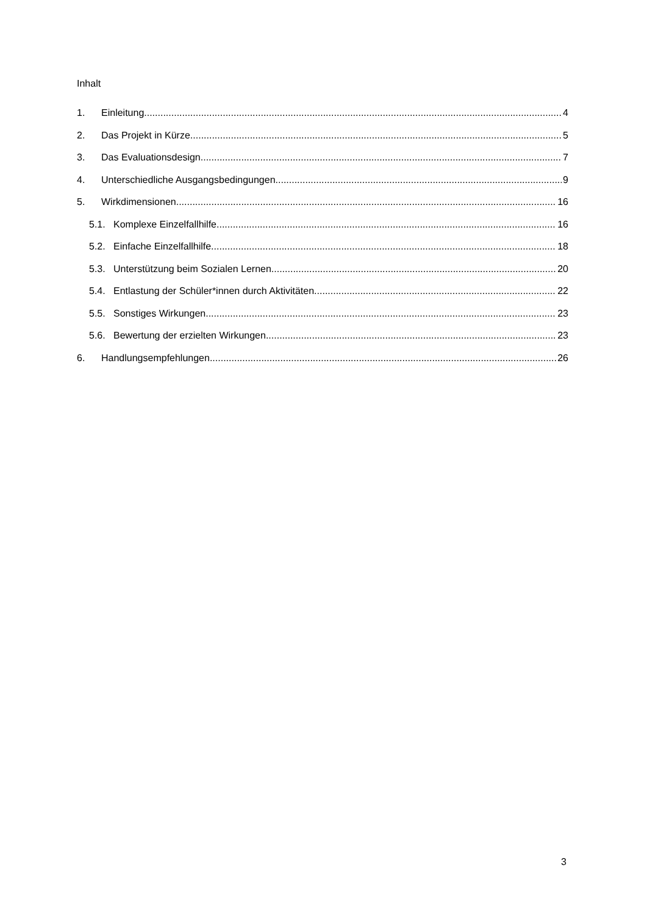Inhalt
1. Einleitung 4
2. Das Projekt in Kürze 5
3. Das Evaluationsdesign 7
4. Unterschiedliche Ausgangsbedingungen 9
5. Wirkdimensionen 16
5.1. Komplexe Einzelfallhilfe 16
5.2. Einfache Einzelfallhilfe 18
5.3. Unterstützung beim Sozialen Lernen 20
5.4. Entlastung der Schüler*innen durch Aktivitäten 22
5.5. Sonstiges Wirkungen 23
5.6. Bewertung der erzielten Wirkungen 23
6. Handlungsempfehlungen 26
3